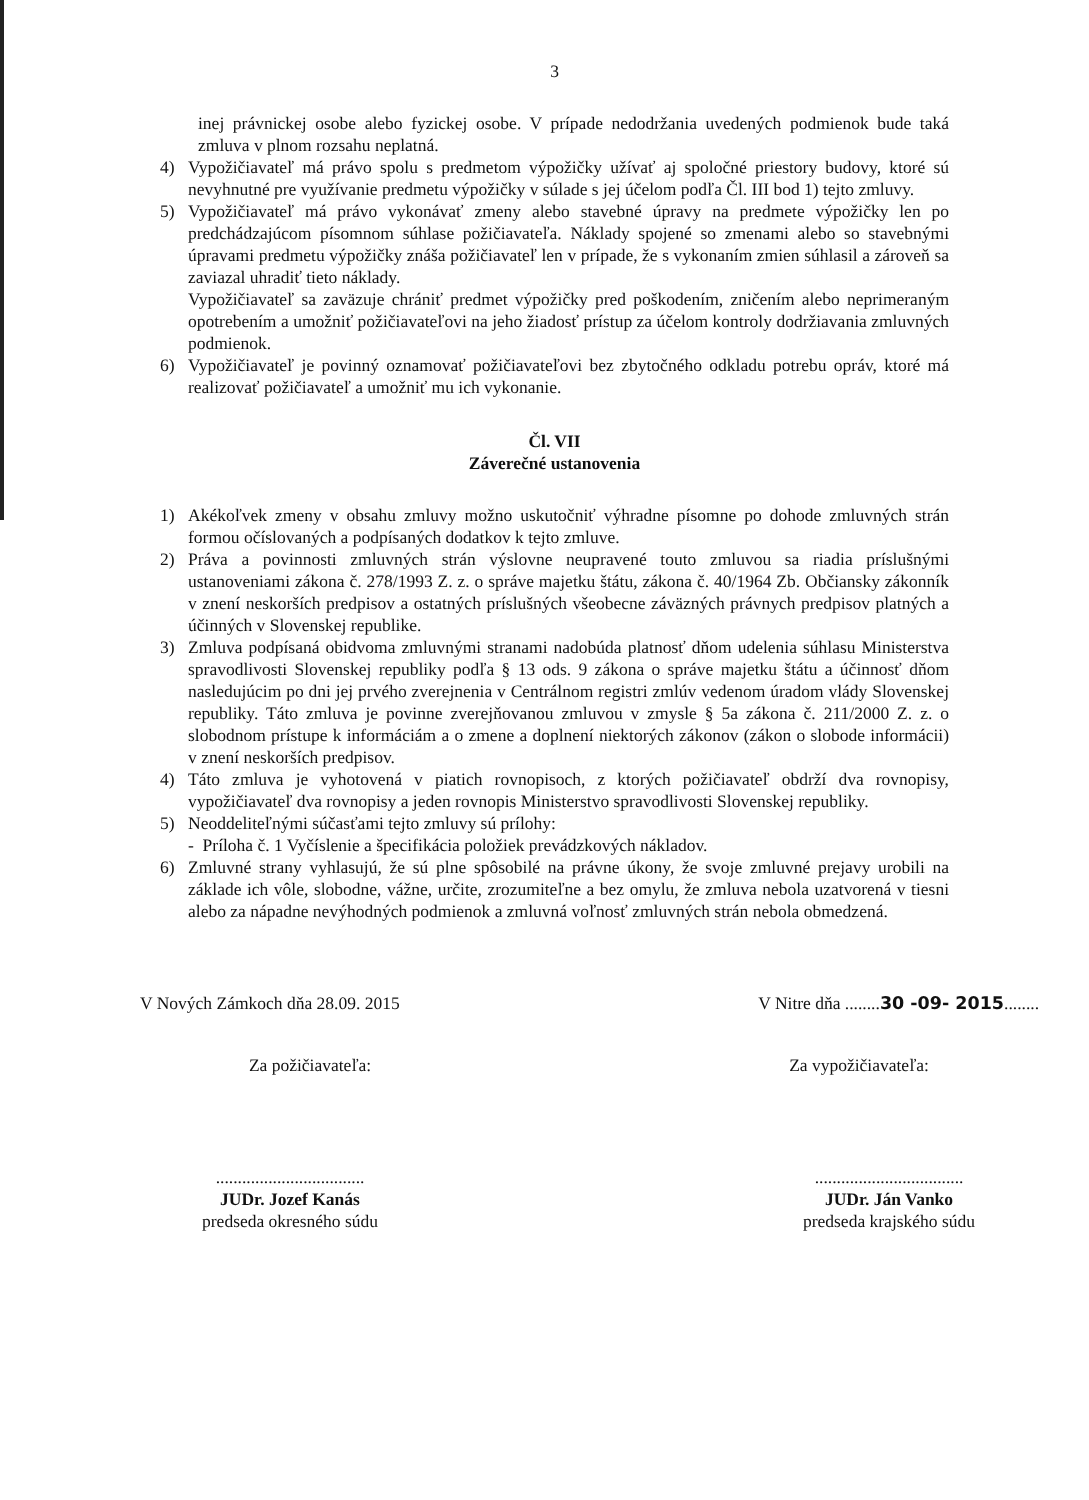3
inej právnickej osobe alebo fyzickej osobe. V prípade nedodržania uvedených podmienok bude taká zmluva v plnom rozsahu neplatná.
4) Vypožičiavateľ má právo spolu s predmetom výpožičky užívať aj spoločné priestory budovy, ktoré sú nevyhnutné pre využívanie predmetu výpožičky v súlade s jej účelom podľa Čl. III bod 1) tejto zmluvy.
5) Vypožičiavateľ má právo vykonávať zmeny alebo stavebné úpravy na predmete výpožičky len po predchádzajúcom písomnom súhlase požičiavateľa. Náklady spojené so zmenami alebo so stavebnými úpravami predmetu výpožičky znáša požičiavateľ len v prípade, že s vykonaním zmien súhlasil a zároveň sa zaviazal uhradiť tieto náklady.
Vypožičiavateľ sa zaväzuje chrániť predmet výpožičky pred poškodením, zničením alebo neprimeraným opotrebením a umožniť požičiavateľovi na jeho žiadosť prístup za účelom kontroly dodržiavania zmluvných podmienok.
6) Vypožičiavateľ je povinný oznamovať požičiavateľovi bez zbytočného odkladu potrebu opráv, ktoré má realizovať požičiavateľ a umožniť mu ich vykonanie.
Čl. VII
Záverečné ustanovenia
1) Akékoľvek zmeny v obsahu zmluvy možno uskutočniť výhradne písomne po dohode zmluvných strán formou očíslovaných a podpísaných dodatkov k tejto zmluve.
2) Práva a povinnosti zmluvných strán výslovne neupravené touto zmluvou sa riadia príslušnými ustanoveniami zákona č. 278/1993 Z. z. o správe majetku štátu, zákona č. 40/1964 Zb. Občiansky zákonník v znení neskorších predpisov a ostatných príslušných všeobecne záväzných právnych predpisov platných a účinných v Slovenskej republike.
3) Zmluva podpísaná obidvoma zmluvnými stranami nadobúda platnosť dňom udelenia súhlasu Ministerstva spravodlivosti Slovenskej republiky podľa § 13 ods. 9 zákona o správe majetku štátu a účinnosť dňom nasledujúcim po dni jej prvého zverejnenia v Centrálnom registri zmlúv vedenom úradom vlády Slovenskej republiky. Táto zmluva je povinne zverejňovanou zmluvou v zmysle § 5a zákona č. 211/2000 Z. z. o slobodnom prístupe k informáciám a o zmene a doplnení niektorých zákonov (zákon o slobode informácii) v znení neskorších predpisov.
4) Táto zmluva je vyhotovená v piatich rovnopisoch, z ktorých požičiavateľ obdrží dva rovnopisy, vypožičiavateľ dva rovnopisy a jeden rovnopis Ministerstvo spravodlivosti Slovenskej republiky.
5) Neoddeliteľnými súčasťami tejto zmluvy sú prílohy:
- Príloha č. 1 Vyčíslenie a špecifikácia položiek prevádzkových nákladov.
6) Zmluvné strany vyhlasujú, že sú plne spôsobilé na právne úkony, že svoje zmluvné prejavy urobili na základe ich vôle, slobodne, vážne, určite, zrozumiteľne a bez omylu, že zmluva nebola uzatvorená v tiesni alebo za nápadne nevýhodných podmienok a zmluvná voľnosť zmluvných strán nebola obmedzená.
V Nových Zámkoch dňa 28.09. 2015
V Nitre dňa ........30 -09- 2015........
Za požičiavateľa: Za vypožičiavateľa:
..................................
JUDr. Jozef Kanás
predseda okresného súdu
..................................
JUDr. Ján Vanko
predseda krajského súdu